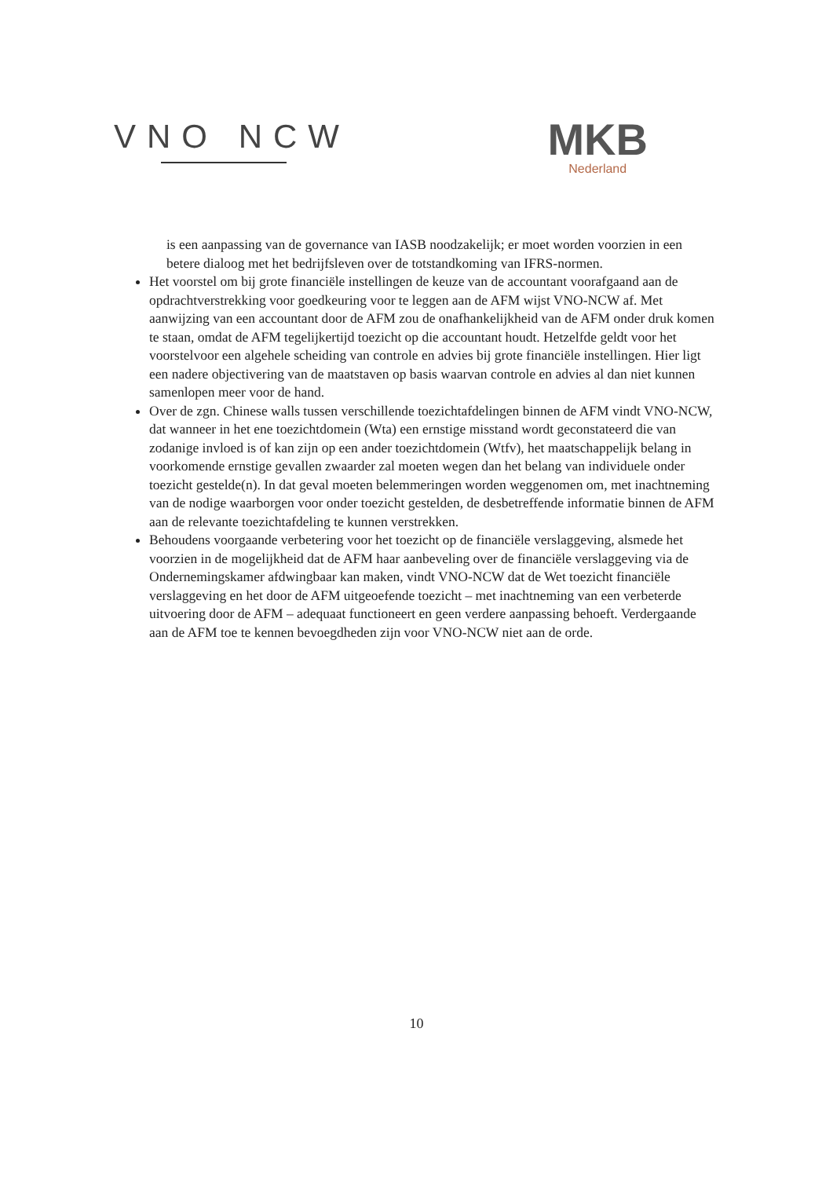VNO NCW
MKB
Nederland
is een aanpassing van de governance van IASB noodzakelijk; er moet worden voorzien in een betere dialoog met het bedrijfsleven over de totstandkoming van IFRS-normen.
Het voorstel om bij grote financiële instellingen de keuze van de accountant voorafgaand aan de opdrachtverstrekking voor goedkeuring voor te leggen aan de AFM wijst VNO-NCW af. Met aanwijzing van een accountant door de AFM zou de onafhankelijkheid van de AFM onder druk komen te staan, omdat de AFM tegelijkertijd toezicht op die accountant houdt. Hetzelfde geldt voor het voorstelvoor een algehele scheiding van controle en advies bij grote financiële instellingen. Hier ligt een nadere objectivering van de maatstaven op basis waarvan controle en advies al dan niet kunnen samenlopen meer voor de hand.
Over de zgn. Chinese walls tussen verschillende toezichtafdelingen binnen de AFM vindt VNO-NCW, dat wanneer in het ene toezichtdomein (Wta) een ernstige misstand wordt geconstateerd die van zodanige invloed is of kan zijn op een ander toezichtdomein (Wtfv), het maatschappelijk belang in voorkomende ernstige gevallen zwaarder zal moeten wegen dan het belang van individuele onder toezicht gestelde(n). In dat geval moeten belemmeringen worden weggenomen om, met inachtneming van de nodige waarborgen voor onder toezicht gestelden, de desbetreffende informatie binnen de AFM aan de relevante toezichtafdeling te kunnen verstrekken.
Behoudens voorgaande verbetering voor het toezicht op de financiële verslaggeving, alsmede het voorzien in de mogelijkheid dat de AFM haar aanbeveling over de financiële verslaggeving via de Ondernemingskamer afdwingbaar kan maken, vindt VNO-NCW dat de Wet toezicht financiële verslaggeving en het door de AFM uitgeoefende toezicht – met inachtneming van een verbeterde uitvoering door de AFM – adequaat functioneert en geen verdere aanpassing behoeft. Verdergaande aan de AFM toe te kennen bevoegdheden zijn voor VNO-NCW niet aan de orde.
10